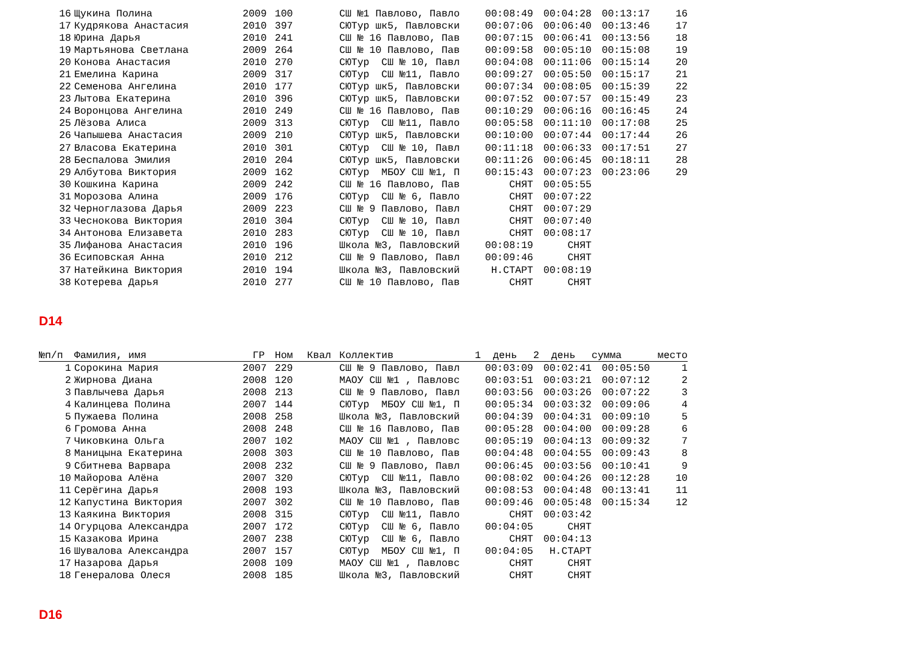| 16 | Щукина Полина | 2009 | 100 | | СШ №1 Павлово, Павло | 00:08:49 | 00:04:28 | 00:13:17 | 16 |
| 17 | Кудрякова Анастасия | 2010 | 397 | | СЮТур шк5, Павловски | 00:07:06 | 00:06:40 | 00:13:46 | 17 |
| 18 | Юрина Дарья | 2010 | 241 | | СШ № 16 Павлово, Пав | 00:07:15 | 00:06:41 | 00:13:56 | 18 |
| 19 | Мартьянова Светлана | 2009 | 264 | | СШ № 10 Павлово, Пав | 00:09:58 | 00:05:10 | 00:15:08 | 19 |
| 20 | Конова Анастасия | 2010 | 270 | | СЮТур СШ № 10, Павл | 00:04:08 | 00:11:06 | 00:15:14 | 20 |
| 21 | Емелина Карина | 2009 | 317 | | СЮТур СШ №11, Павло | 00:09:27 | 00:05:50 | 00:15:17 | 21 |
| 22 | Семенова Ангелина | 2010 | 177 | | СЮТур шк5, Павловски | 00:07:34 | 00:08:05 | 00:15:39 | 22 |
| 23 | Лытова Екатерина | 2010 | 396 | | СЮТур шк5, Павловски | 00:07:52 | 00:07:57 | 00:15:49 | 23 |
| 24 | Воронцова Ангелина | 2010 | 249 | | СШ № 16 Павлово, Пав | 00:10:29 | 00:06:16 | 00:16:45 | 24 |
| 25 | Лёзова Алиса | 2009 | 313 | | СЮТур СШ №11, Павло | 00:05:58 | 00:11:10 | 00:17:08 | 25 |
| 26 | Чапышева Анастасия | 2009 | 210 | | СЮТур шк5, Павловски | 00:10:00 | 00:07:44 | 00:17:44 | 26 |
| 27 | Власова Екатерина | 2010 | 301 | | СЮТур СШ № 10, Павл | 00:11:18 | 00:06:33 | 00:17:51 | 27 |
| 28 | Беспалова Эмилия | 2010 | 204 | | СЮТур шк5, Павловски | 00:11:26 | 00:06:45 | 00:18:11 | 28 |
| 29 | Албутова Виктория | 2009 | 162 | | СЮТур МБОУ СШ №1, П | 00:15:43 | 00:07:23 | 00:23:06 | 29 |
| 30 | Кошкина Карина | 2009 | 242 | | СШ № 16 Павлово, Пав | СНЯТ | 00:05:55 | | |
| 31 | Морозова Алина | 2009 | 176 | | СЮТур СШ № 6, Павло | СНЯТ | 00:07:22 | | |
| 32 | Черноглазова Дарья | 2009 | 223 | | СШ № 9 Павлово, Павл | СНЯТ | 00:07:29 | | |
| 33 | Чеснокова Виктория | 2010 | 304 | | СЮТур СШ № 10, Павл | СНЯТ | 00:07:40 | | |
| 34 | Антонова Елизавета | 2010 | 283 | | СЮТур СШ № 10, Павл | СНЯТ | 00:08:17 | | |
| 35 | Лифанова Анастасия | 2010 | 196 | | Школа №3, Павловский | 00:08:19 | СНЯТ | | |
| 36 | Есиповская Анна | 2010 | 212 | | СШ № 9 Павлово, Павл | 00:09:46 | СНЯТ | | |
| 37 | Натейкина Виктория | 2010 | 194 | | Школа №3, Павловский | Н.СТАРТ | 00:08:19 | | |
| 38 | Котерева Дарья | 2010 | 277 | | СШ № 10 Павлово, Пав | СНЯТ | СНЯТ | | |
D14
| №п/п | Фамилия, имя | ГР | Ном | Квал | Коллектив | 1 день | 2 день | сумма | место |
| --- | --- | --- | --- | --- | --- | --- | --- | --- | --- |
| 1 | Сорокина Мария | 2007 | 229 | | СШ № 9 Павлово, Павл | 00:03:09 | 00:02:41 | 00:05:50 | 1 |
| 2 | Жирнова Диана | 2008 | 120 | | МАОУ СШ №1 , Павловс | 00:03:51 | 00:03:21 | 00:07:12 | 2 |
| 3 | Павлычева Дарья | 2008 | 213 | | СШ № 9 Павлово, Павл | 00:03:56 | 00:03:26 | 00:07:22 | 3 |
| 4 | Калинцева Полина | 2007 | 144 | | СЮТур МБОУ СШ №1, П | 00:05:34 | 00:03:32 | 00:09:06 | 4 |
| 5 | Пужаева Полина | 2008 | 258 | | Школа №3, Павловский | 00:04:39 | 00:04:31 | 00:09:10 | 5 |
| 6 | Громова Анна | 2008 | 248 | | СШ № 16 Павлово, Пав | 00:05:28 | 00:04:00 | 00:09:28 | 6 |
| 7 | Чиковкина Ольга | 2007 | 102 | | МАОУ СШ №1 , Павловс | 00:05:19 | 00:04:13 | 00:09:32 | 7 |
| 8 | Маницына Екатерина | 2008 | 303 | | СШ № 10 Павлово, Пав | 00:04:48 | 00:04:55 | 00:09:43 | 8 |
| 9 | Сбитнева Варвара | 2008 | 232 | | СШ № 9 Павлово, Павл | 00:06:45 | 00:03:56 | 00:10:41 | 9 |
| 10 | Майорова Алёна | 2007 | 320 | | СЮТур СШ №11, Павло | 00:08:02 | 00:04:26 | 00:12:28 | 10 |
| 11 | Серёгина Дарья | 2008 | 193 | | Школа №3, Павловский | 00:08:53 | 00:04:48 | 00:13:41 | 11 |
| 12 | Капустина Виктория | 2007 | 302 | | СШ № 10 Павлово, Пав | 00:09:46 | 00:05:48 | 00:15:34 | 12 |
| 13 | Каякина Виктория | 2008 | 315 | | СЮТур СШ №11, Павло | СНЯТ | 00:03:42 | | |
| 14 | Огурцова Александра | 2007 | 172 | | СЮТур СШ № 6, Павло | 00:04:05 | СНЯТ | | |
| 15 | Казакова Ирина | 2007 | 238 | | СЮТур СШ № 6, Павло | СНЯТ | 00:04:13 | | |
| 16 | Шувалова Александра | 2007 | 157 | | СЮТур МБОУ СШ №1, П | 00:04:05 | Н.СТАРТ | | |
| 17 | Назарова Дарья | 2008 | 109 | | МАОУ СШ №1 , Павловс | СНЯТ | СНЯТ | | |
| 18 | Генералова Олеся | 2008 | 185 | | Школа №3, Павловский | СНЯТ | СНЯТ | | |
D16